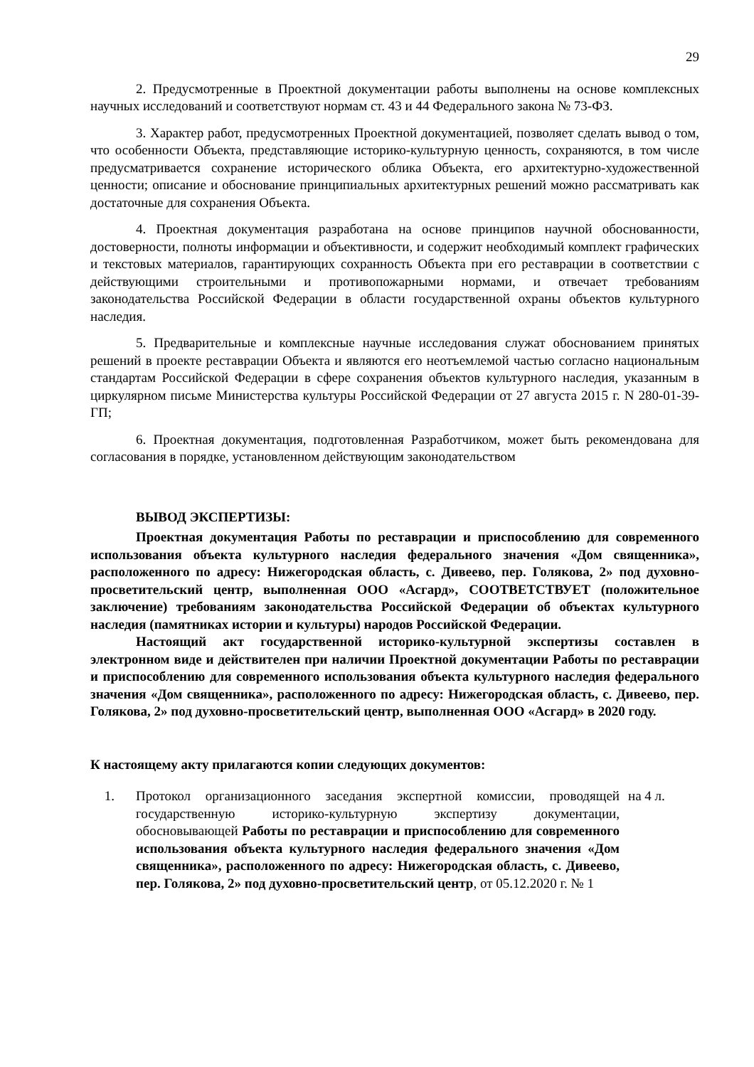29
2. Предусмотренные в Проектной документации работы выполнены на основе комплексных научных исследований и соответствуют нормам ст. 43 и 44 Федерального закона № 73-ФЗ.
3. Характер работ, предусмотренных Проектной документацией, позволяет сделать вывод о том, что особенности Объекта, представляющие историко-культурную ценность, сохраняются, в том числе предусматривается сохранение исторического облика Объекта, его архитектурно-художественной ценности; описание и обоснование принципиальных архитектурных решений можно рассматривать как достаточные для сохранения Объекта.
4. Проектная документация разработана на основе принципов научной обоснованности, достоверности, полноты информации и объективности, и содержит необходимый комплект графических и текстовых материалов, гарантирующих сохранность Объекта при его реставрации в соответствии с действующими строительными и противопожарными нормами, и отвечает требованиям законодательства Российской Федерации в области государственной охраны объектов культурного наследия.
5. Предварительные и комплексные научные исследования служат обоснованием принятых решений в проекте реставрации Объекта и являются его неотъемлемой частью согласно национальным стандартам Российской Федерации в сфере сохранения объектов культурного наследия, указанным в циркулярном письме Министерства культуры Российской Федерации от 27 августа 2015 г. N 280-01-39-ГП;
6. Проектная документация, подготовленная Разработчиком, может быть рекомендована для согласования в порядке, установленном действующим законодательством
ВЫВОД ЭКСПЕРТИЗЫ:
Проектная документация Работы по реставрации и приспособлению для современного использования объекта культурного наследия федерального значения «Дом священника», расположенного по адресу: Нижегородская область, с. Дивеево, пер. Голякова, 2» под духовно-просветительский центр, выполненная ООО «Асгард», СООТВЕТСТВУЕТ (положительное заключение) требованиям законодательства Российской Федерации об объектах культурного наследия (памятниках истории и культуры) народов Российской Федерации.
Настоящий акт государственной историко-культурной экспертизы составлен в электронном виде и действителен при наличии Проектной документации Работы по реставрации и приспособлению для современного использования объекта культурного наследия федерального значения «Дом священника», расположенного по адресу: Нижегородская область, с. Дивеево, пер. Голякова, 2» под духовно-просветительский центр, выполненная ООО «Асгард» в 2020 году.
К настоящему акту прилагаются копии следующих документов:
1. Протокол организационного заседания экспертной комиссии, проводящей государственную историко-культурную экспертизу документации, обосновывающей Работы по реставрации и приспособлению для современного использования объекта культурного наследия федерального значения «Дом священника», расположенного по адресу: Нижегородская область, с. Дивеево, пер. Голякова, 2» под духовно-просветительский центр, от 05.12.2020 г. № 1
на 4 л.